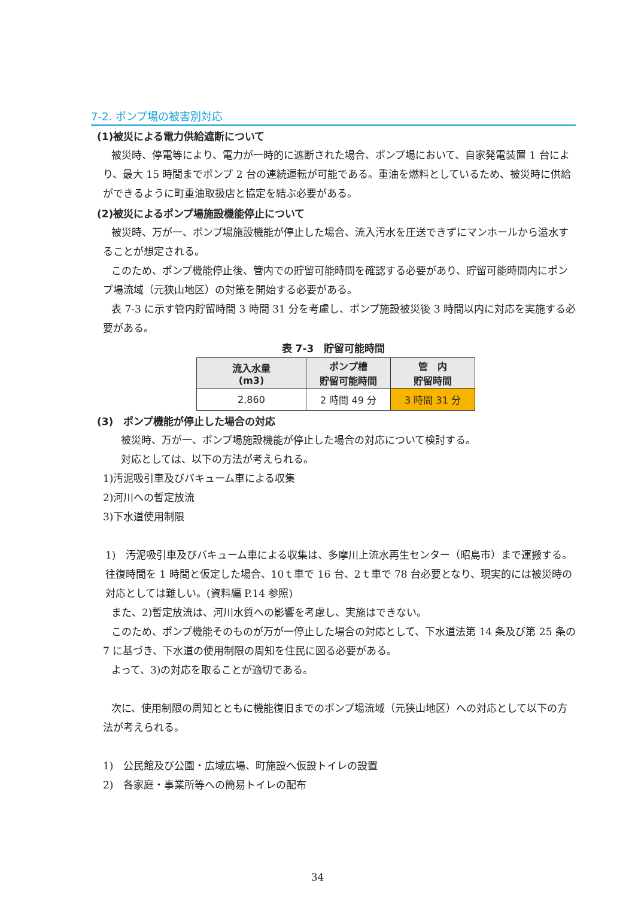7-2. ポンプ場の被害別対応
(1)被災による電力供給遮断について
被災時、停電等により、電力が一時的に遮断された場合、ポンプ場において、自家発電装置 1 台により、最大 15 時間までポンプ 2 台の連続運転が可能である。重油を燃料としているため、被災時に供給ができるように町重油取扱店と協定を結ぶ必要がある。
(2)被災によるポンプ場施設機能停止について
被災時、万が一、ポンプ場施設機能が停止した場合、流入汚水を圧送できずにマンホールから溢水することが想定される。
このため、ポンプ機能停止後、管内での貯留可能時間を確認する必要があり、貯留可能時間内にポンプ場流域（元狭山地区）の対策を開始する必要がある。
表 7-3 に示す管内貯留時間 3 時間 31 分を考慮し、ポンプ施設被災後 3 時間以内に対応を実施する必要がある。
表 7-3　貯留可能時間
| 流入水量 (m3) | ポンプ槽 貯留可能時間 | 管 内 貯留時間 |
| --- | --- | --- |
| 2,860 | 2 時間 49 分 | 3 時間 31 分 |
(3)　ポンプ機能が停止した場合の対応
被災時、万が一、ポンプ場施設機能が停止した場合の対応について検討する。
対応としては、以下の方法が考えられる。
1)汚泥吸引車及びバキューム車による収集
2)河川への暫定放流
3)下水道使用制限
1)　汚泥吸引車及びバキューム車による収集は、多摩川上流水再生センター（昭島市）まで運搬する。往復時間を 1 時間と仮定した場合、10ｔ車で 16 台、2ｔ車で 78 台必要となり、現実的には被災時の対応としては難しい。(資料編 P.14 参照)
また、2)暫定放流は、河川水質への影響を考慮し、実施はできない。
このため、ポンプ機能そのものが万が一停止した場合の対応として、下水道法第 14 条及び第 25 条の 7 に基づき、下水道の使用制限の周知を住民に図る必要がある。
よって、3)の対応を取ることが適切である。
次に、使用制限の周知とともに機能復旧までのポンプ場流域（元狭山地区）への対応として以下の方法が考えられる。
1)　公民館及び公園・広域広場、町施設へ仮設トイレの設置
2)　各家庭・事業所等への簡易トイレの配布
34